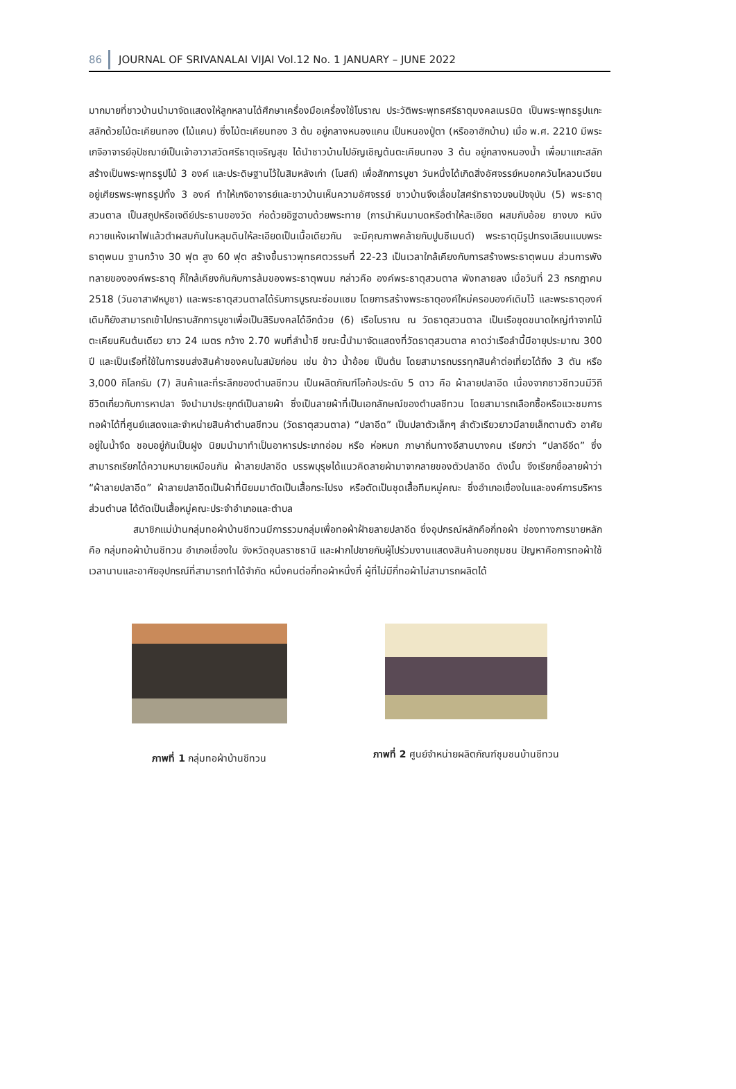86 JOURNAL OF SRIVANALAI VIJAI Vol.12 No. 1 JANUARY – JUNE 2022
มากมายที่ชาวบ้านนำมาจัดแสดงให้ลูกหลานได้ศึกษาเครื่องมือเครื่องใช้โบราณ ประวัติพระพุทธศรีธาตุมงคลเนรมิต เป็นพระพุทธรูปแกะสลักด้วยไม้ตะเคียนทอง (ไม้แคน) ซึ่งไม้ตะเคียนทอง 3 ต้น อยู่กลางหนองแคน เป็นหนองปู่ตา (หรืออาฮักบ้าน) เมื่อ พ.ศ. 2210 มีพระเกจิอาจารย์อุปัชฌาย์เป็นเจ้าอาวาสวัดศรีธาตุเจริญสุข ได้นำชาวบ้านไปอัญเชิญต้นตะเคียนทอง 3 ต้น อยู่กลางหนองน้ำ เพื่อมาแกะสลักสร้างเป็นพระพุทธรูปไม้ 3 องค์ และประดิษฐานไว้ในสิมหลังเก่า (โบสถ์) เพื่อสักการบูชา วันหนึ่งได้เกิดสิ่งอัศจรรย์หมอกควันไหลวนเวียนอยู่เศียรพระพุทธรูปทั้ง 3 องค์ ทำให้เกจิอาจารย์และชาวบ้านเห็นความอัศจรรย์ ชาวบ้านจึงเลื่อมใสศรัทธาจวบจนปัจจุบัน (5) พระธาตุสวนตาล เป็นสถูปหรือเจดีย์ประธานของวัด ก่อด้วยอิฐฉาบด้วยพระทาย (การนำหินมาบดหรือตำให้ละเอียด ผสมกับอ้อย ยางบง หนังควายแห้งเผาไฟแล้วตำผสมกันในหลุมดินให้ละเอียดเป็นเนื้อเดียวกัน จะมีคุณภาพคล้ายกับปูนซีเมนต์) พระธาตุมีรูปทรงเลียนแบบพระธาตุพนม ฐานกว้าง 30 ฟุต สูง 60 ฟุต สร้างขึ้นราวพุทธศตวรรษที่ 22-23 เป็นเวลาใกล้เคียงกับการสร้างพระธาตุพนม ส่วนการพังทลายขององค์พระธาตุ ก็ใกล้เคียงกันกับการล้มของพระธาตุพนม กล่าวคือ องค์พระธาตุสวนตาล พังทลายลง เมื่อวันที่ 23 กรกฎาคม 2518 (วันอาสาฬหบูชา) และพระธาตุสวนตาลได้รับการบูรณะซ่อมแซม โดยการสร้างพระธาตุองค์ใหม่ครอบองค์เดิมไว้ และพระธาตุองค์เดิมก็ยังสามารถเข้าไปกราบสักการบูชาเพื่อเป็นสิริมงคลได้อีกด้วย (6) เรือโบราณ ณ วัดธาตุสวนตาล เป็นเรือขุดขนาดใหญ่ทำจากไม้ตะเคียนหินต้นเดียว ยาว 24 เมตร กว้าง 2.70 พบที่ลำน้ำชี ขณะนี้นำมาจัดแสดงที่วัดธาตุสวนตาล คาดว่าเรือลำนี้มีอายุประมาณ 300 ปี และเป็นเรือที่ใช้ในการขนส่งสินค้าของคนในสมัยก่อน เช่น ข้าว น้ำอ้อย เป็นต้น โดยสามารถบรรทุกสินค้าต่อเที่ยวได้ถึง 3 ตัน หรือ 3,000 กิโลกรัม (7) สินค้าและที่ระลึกของตำบลชีทวน เป็นผลิตภัณฑ์โอท้อประดับ 5 ดาว คือ ผ้าลายปลาอีด เนื่องจากชาวชีทวนมีวิถีชีวิตเกี่ยวกับการหาปลา จึงนำมาประยุกต์เป็นลายผ้า ซึ่งเป็นลายผ้าที่เป็นเอกลักษณ์ของตำบลชีทวน โดยสามารถเลือกซื้อหรือแวะชมการทอผ้าได้ที่ศูนย์แสดงและจำหน่ายสินค้าตำบลชีทวน (วัดธาตุสวนตาล) “ปลาอีด” เป็นปลาตัวเล็กๆ ลำตัวเรียวยาวมีลายเล็กตามตัว อาศัยอยู่ในน้ำจืด ชอบอยู่กันเป็นฝูง นิยมนำมาทำเป็นอาหารประเภทอ่อม หรือ ห่อหมก ภาษาถิ่นทางอีสานบางคน เรียกว่า “ปลาอีอีด” ซึ่งสามารถเรียกได้ความหมายเหมือนกัน ผ้าลายปลาอีด บรรพบุรุษได้แนวคิดลายผ้ามาจากลายของตัวปลาอีด ดังนั้น จึงเรียกชื่อลายผ้าว่า “ผ้าลายปลาอีด” ผ้าลายปลาอีดเป็นผ้าที่นิยมมาตัดเป็นเสื้อกระโปรง หรือตัดเป็นชุดเสื้อทีมหมู่คณะ ซึ่งอำเภอเขื่องในและองค์การบริหารส่วนตำบล ได้ตัดเป็นเสื้อหมู่คณะประจำอำเภอและตำบล
สมาชิกแม่บ้านกลุ่มทอผ้าบ้านชีทวนมีการรวมกลุ่มเพื่อทอผ้าฝ้ายลายปลาอีด ซึ่งอุปกรณ์หลักคือกี่ทอผ้า ช่องทางการขายหลัก คือ กลุ่มทอผ้าบ้านชีทวน อำเภอเขื่องใน จังหวัดอุบลราชธานี และฝากไปขายกับผู้ไปร่วมงานแสดงสินค้านอกชุมชน ปัญหาคือการทอผ้าใช้เวลานานและอาศัยอุปกรณ์ที่สามารถทำได้จำกัด หนึ่งคนต่อกี่ทอผ้าหนึ่งกี่ ผู้ที่ไม่มีกี่ทอผ้าไม่สามารถผลิตได้
ภาพที่ 1 กลุ่มทอผ้าบ้านชีทวน ภาพที่ 2 ศูนย์จำหน่ายผลิตภัณฑ์ชุมชนบ้านชีทวน